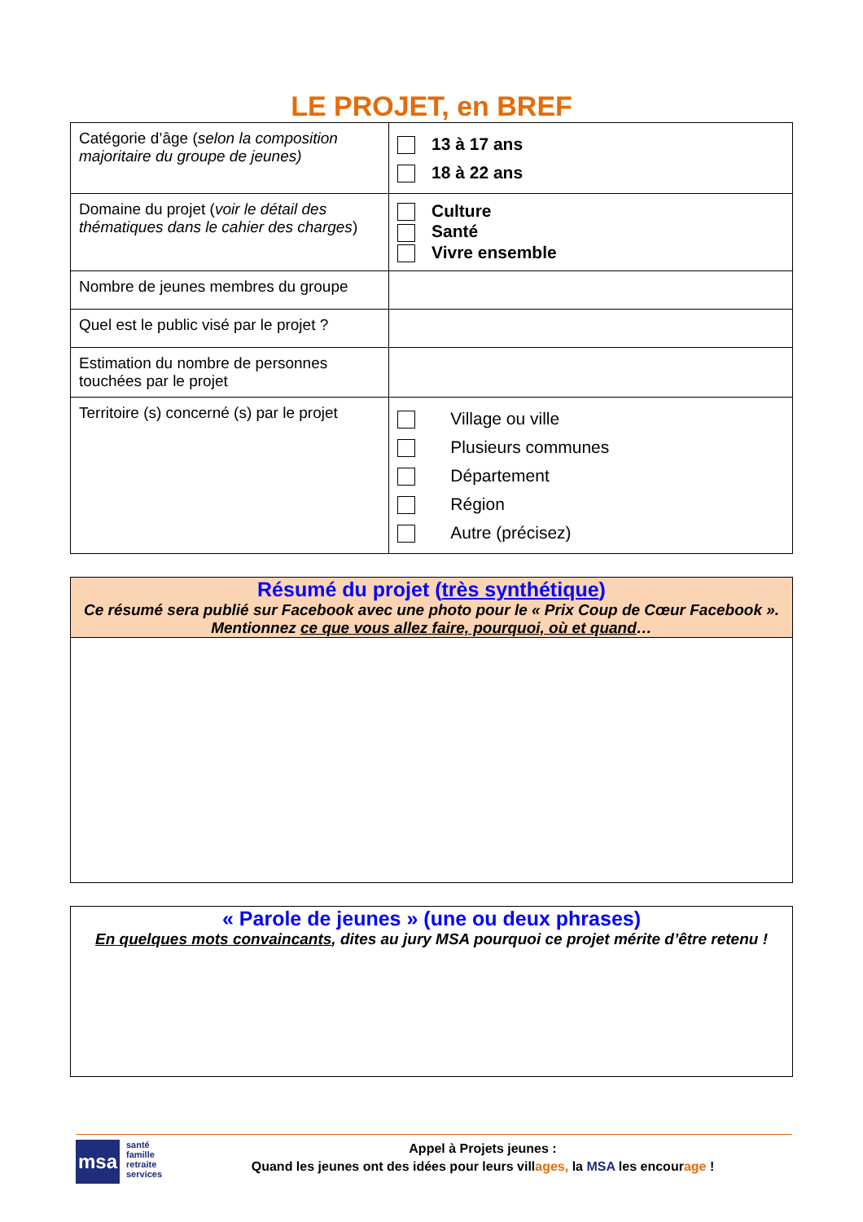LE PROJET, en BREF
| Catégorie d’âge ( selon la composition majoritaire du groupe de jeunes) | 13 à 17 ans 18 à 22 ans |
| Domaine du projet ( voir le détail des thématiques dans le cahier des charges ) | Culture Santé Vivre ensemble |
| Nombre de jeunes membres du groupe | |
| Quel est le public visé par le projet ? | |
| Estimation du nombre de personnes touchées par le projet | |
| Territoire (s) concerné (s) par le projet | Village ou ville Plusieurs communes Département Région Autre (précisez) |
Résumé du projet (très synthétique)
Ce résumé sera publié sur Facebook avec une photo pour le « Prix Coup de Cœur Facebook ». Mentionnez ce que vous allez faire, pourquoi, où et quand…
« Parole de jeunes » (une ou deux phrases)
En quelques mots convaincants, dites au jury MSA pourquoi ce projet mérite d’être retenu !
msa
santé
famille
retraite
services
Appel à Projets jeunes :
Quand les jeunes ont des idées pour leurs villages, la MSA les encourage !